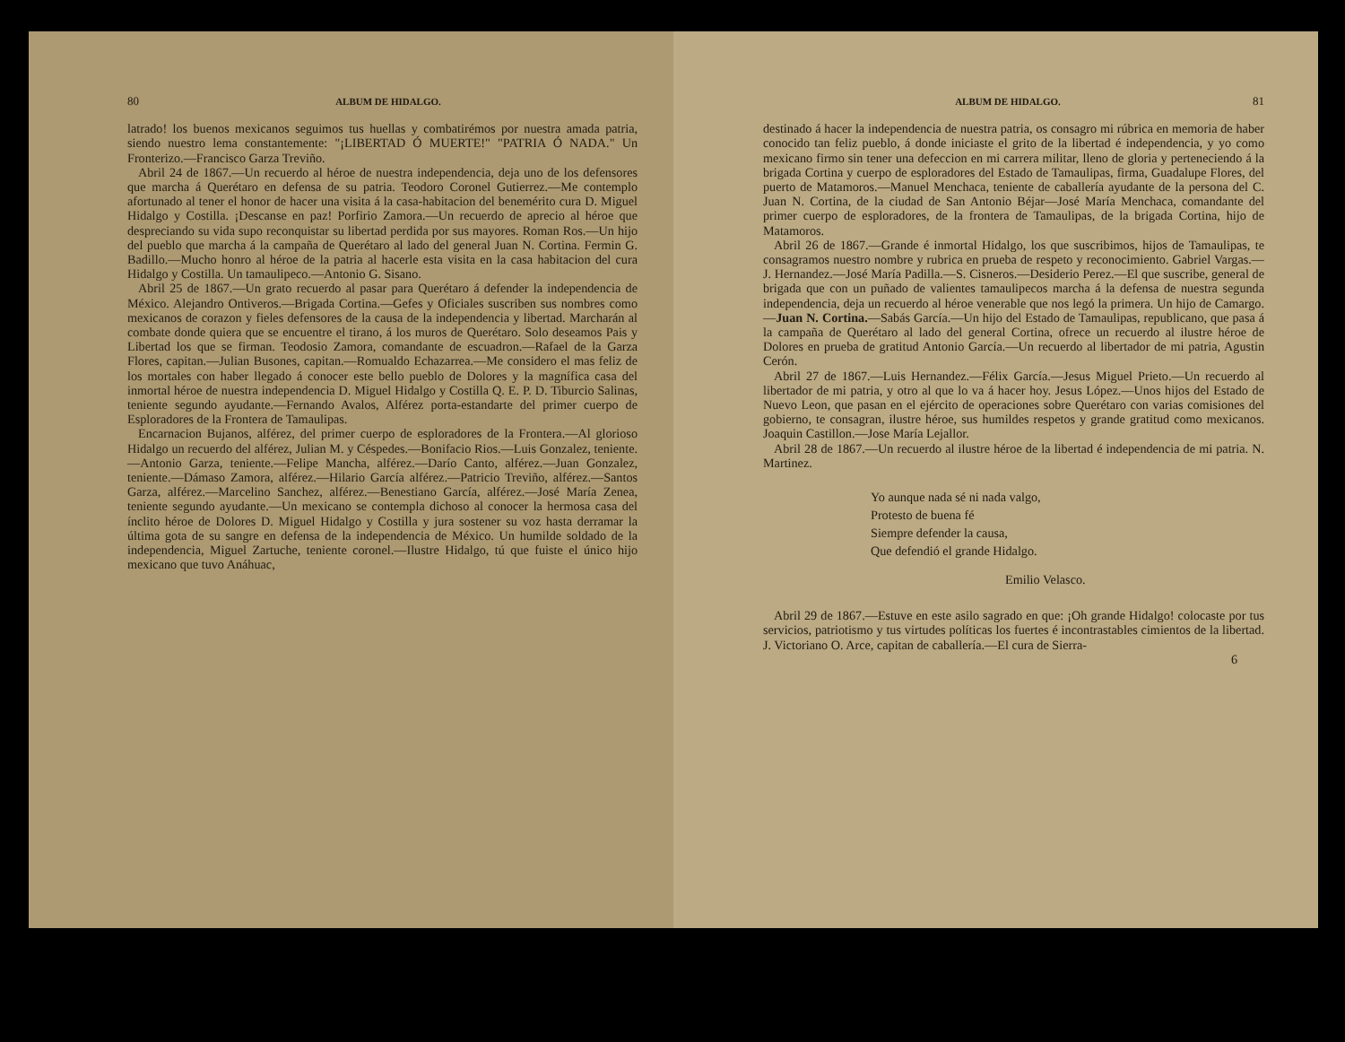80 ALBUM DE HIDALGO.
latrado! los buenos mexicanos seguimos tus huellas y combatirémos por nuestra amada patria, siendo nuestro lema constantemente: "¡LIBERTAD Ó MUERTE!" "PATRIA Ó NADA." Un Fronterizo.—Francisco Garza Treviño.
Abril 24 de 1867.—Un recuerdo al héroe de nuestra independencia, deja uno de los defensores que marcha á Querétaro en defensa de su patria. Teodoro Coronel Gutierrez.—Me contemplo afortunado al tener el honor de hacer una visita á la casa-habitacion del benemérito cura D. Miguel Hidalgo y Costilla. ¡Descanse en paz! Porfirio Zamora.—Un recuerdo de aprecio al héroe que despreciando su vida supo reconquistar su libertad perdida por sus mayores. Roman Ros.—Un hijo del pueblo que marcha á la campaña de Querétaro al lado del general Juan N. Cortina. Fermin G. Badillo.—Mucho honro al héroe de la patria al hacerle esta visita en la casa habitacion del cura Hidalgo y Costilla. Un tamaulipeco.—Antonio G. Sisano.
Abril 25 de 1867.—Un grato recuerdo al pasar para Querétaro á defender la independencia de México. Alejandro Ontiveros.—Brigada Cortina.—Gefes y Oficiales suscriben sus nombres como mexicanos de corazon y fieles defensores de la causa de la independencia y libertad. Marcharán al combate donde quiera que se encuentre el tirano, á los muros de Querétaro. Solo deseamos Pais y Libertad los que se firman. Teodosio Zamora, comandante de escuadron.—Rafael de la Garza Flores, capitan.—Julian Busones, capitan.—Romualdo Echazarrea.—Me considero el mas feliz de los mortales con haber llegado á conocer este bello pueblo de Dolores y la magnífica casa del inmortal héroe de nuestra independencia D. Miguel Hidalgo y Costilla Q. E. P. D. Tiburcio Salinas, teniente segundo ayudante.—Fernando Avalos, Alférez porta-estandarte del primer cuerpo de Esploradores de la Frontera de Tamaulipas.
Encarnacion Bujanos, alférez, del primer cuerpo de esploradores de la Frontera.—Al glorioso Hidalgo un recuerdo del alférez, Julian M. y Céspedes.—Bonifacio Rios.—Luis Gonzalez, teniente.—Antonio Garza, teniente.—Felipe Mancha, alférez.—Darío Canto, alférez.—Juan Gonzalez, teniente.—Dámaso Zamora, alférez.—Hilario García alférez.—Patricio Treviño, alférez.—Santos Garza, alférez.—Marcelino Sanchez, alférez.—Benestiano García, alférez.—José María Zenea, teniente segundo ayudante.—Un mexicano se contempla dichoso al conocer la hermosa casa del ínclito héroe de Dolores D. Miguel Hidalgo y Costilla y jura sostener su voz hasta derramar la última gota de su sangre en defensa de la independencia de México. Un humilde soldado de la independencia, Miguel Zartuche, teniente coronel.—Ilustre Hidalgo, tú que fuiste el único hijo mexicano que tuvo Anáhuac,
ALBUM DE HIDALGO. 81
destinado á hacer la independencia de nuestra patria, os consagro mi rúbrica en memoria de haber conocido tan feliz pueblo, á donde iniciaste el grito de la libertad é independencia, y yo como mexicano firmo sin tener una defeccion en mi carrera militar, lleno de gloria y perteneciendo á la brigada Cortina y cuerpo de esploradores del Estado de Tamaulipas, firma, Guadalupe Flores, del puerto de Matamoros.—Manuel Menchaca, teniente de caballería ayudante de la persona del C. Juan N. Cortina, de la ciudad de San Antonio Béjar—José María Menchaca, comandante del primer cuerpo de esploradores, de la frontera de Tamaulipas, de la brigada Cortina, hijo de Matamoros.
Abril 26 de 1867.—Grande é inmortal Hidalgo, los que suscribimos, hijos de Tamaulipas, te consagramos nuestro nombre y rubrica en prueba de respeto y reconocimiento. Gabriel Vargas.—J. Hernandez.—José María Padilla.—S. Cisneros.—Desiderio Perez.—El que suscribe, general de brigada que con un puñado de valientes tamaulipecos marcha á la defensa de nuestra segunda independencia, deja un recuerdo al héroe venerable que nos legó la primera. Un hijo de Camargo.—Juan N. Cortina.—Sabás García.—Un hijo del Estado de Tamaulipas, republicano, que pasa á la campaña de Querétaro al lado del general Cortina, ofrece un recuerdo al ilustre héroe de Dolores en prueba de gratitud Antonio García.—Un recuerdo al libertador de mi patria, Agustin Cerón.
Abril 27 de 1867.—Luis Hernandez.—Félix García.—Jesus Miguel Prieto.—Un recuerdo al libertador de mi patria, y otro al que lo va á hacer hoy. Jesus López.—Unos hijos del Estado de Nuevo Leon, que pasan en el ejército de operaciones sobre Querétaro con varias comisiones del gobierno, te consagran, ilustre héroe, sus humildes respetos y grande gratitud como mexicanos. Joaquin Castillon.—Jose María Lejallor.
Abril 28 de 1867.—Un recuerdo al ilustre héroe de la libertad é independencia de mi patria. N. Martinez.
Yo aunque nada sé ni nada valgo,
Protesto de buena fé
Siempre defender la causa,
Que defendió el grande Hidalgo.
Emilio Velasco.
Abril 29 de 1867.—Estuve en este asilo sagrado en que: ¡Oh grande Hidalgo! colocaste por tus servicios, patriotismo y tus virtudes políticas los fuertes é incontrastables cimientos de la libertad. J. Victoriano O. Arce, capitan de caballería.—El cura de Sierra-
6